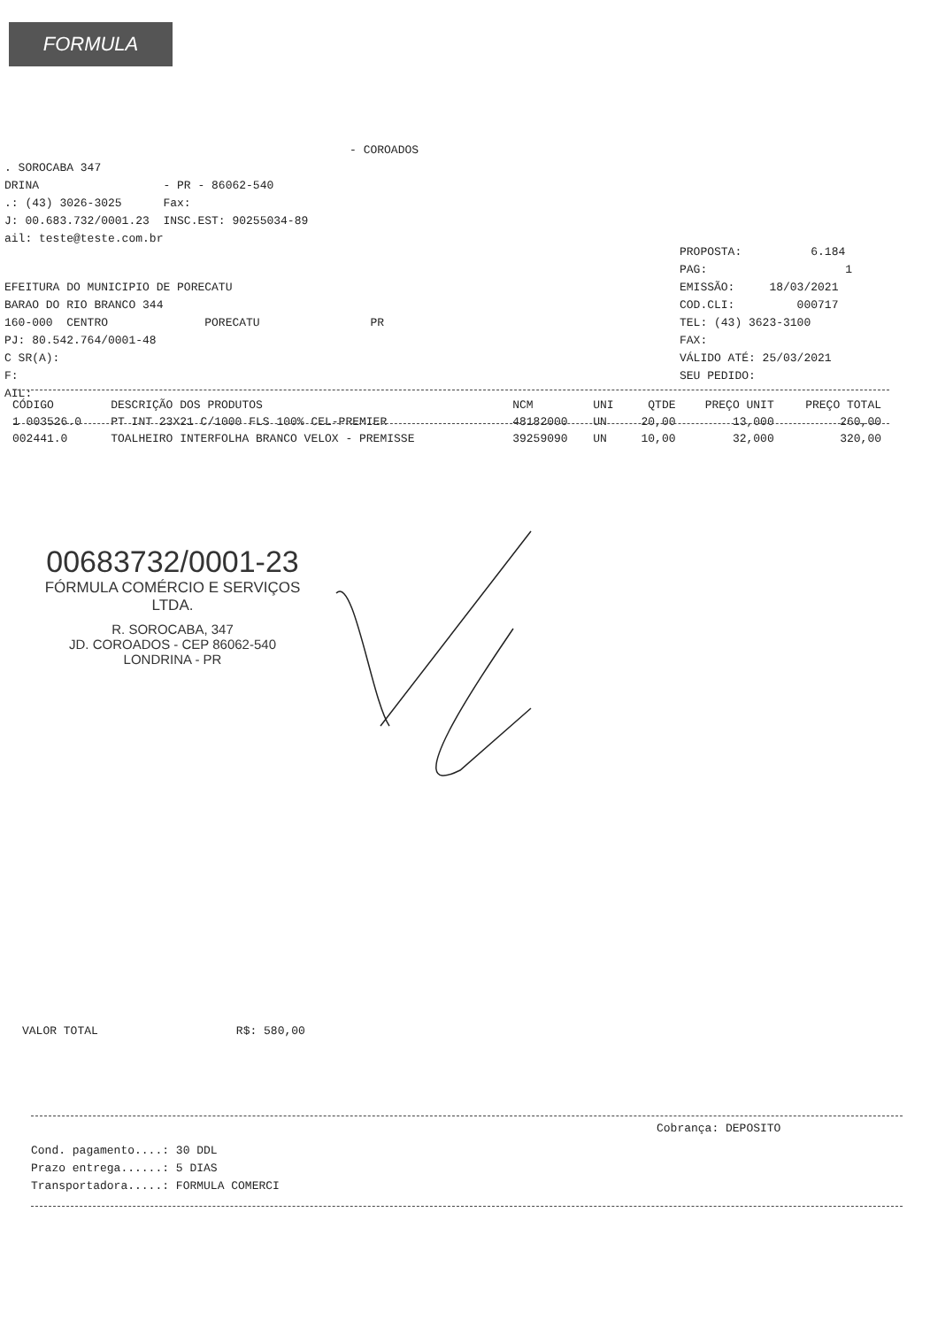FORMULA
- COROADOS . SOROCABA 347 DRINA - PR - 86062-540 .: (43) 3026-3025 Fax: J: 00.683.732/0001.23 INSC.EST: 90255034-89 ail: teste@teste.com.br
EFEITURA DO MUNICIPIO DE PORECATU BARAO DO RIO BRANCO 344 160-000 CENTRO PORECATU PR PJ: 80.542.764/0001-48 C SR(A): F: AIL:
PROPOSTA: 6.184 PAG: 1 EMISSÃO: 18/03/2021 COD.CLI: 000717 TEL: (43) 3623-3100 FAX: VÁLIDO ATÉ: 25/03/2021 SEU PEDIDO:
| CÓDIGO | DESCRIÇÃO DOS PRODUTOS | NCM | UNI | QTDE | PREÇO UNIT | PREÇO TOTAL |
| --- | --- | --- | --- | --- | --- | --- |
| 1 003526.0 | PT INT 23X21 C/1000 FLS 100% CEL-PREMIER | 48182000 | UN | 20,00 | 13,000 | 260,00 |
| 002441.0 | TOALHEIRO INTERFOLHA BRANCO VELOX - PREMISSE | 39259090 | UN | 10,00 | 32,000 | 320,00 |
00683732/0001-23
FÓRMULA COMÉRCIO E SERVIÇOS
LTDA.
R. SOROCABA, 347
JD. COROADOS - CEP 86062-540
LONDRINA - PR
VALOR TOTAL R$: 580,00
Cobrança: DEPOSITO
Cond. pagamento....: 30 DDL Prazo entrega......: 5 DIAS Transportadora.....: FORMULA COMERCI